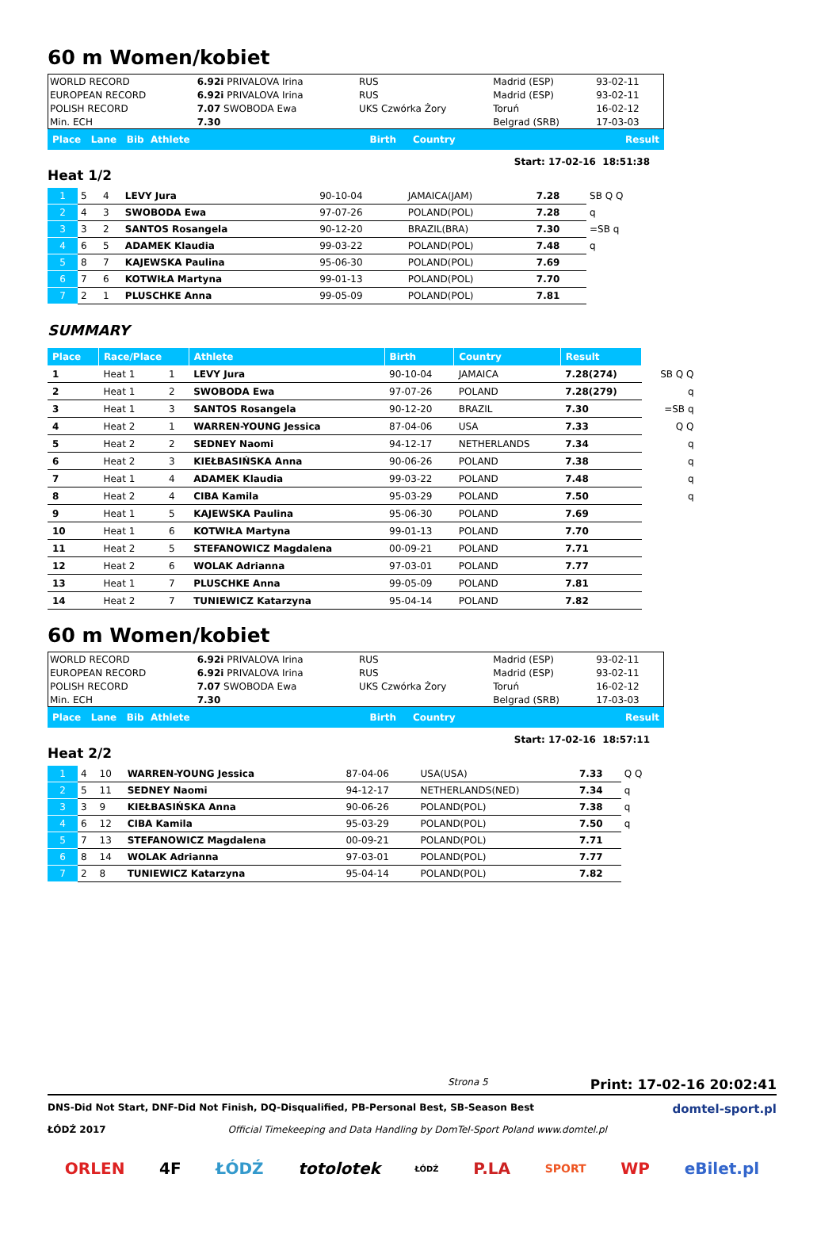60 m Women/kobiet
| WORLD RECORD | 6.92i PRIVALOVA Irina | RUS | Madrid (ESP) | 93-02-11 |
| EUROPEAN RECORD | 6.92i PRIVALOVA Irina | RUS | Madrid (ESP) | 93-02-11 |
| POLISH RECORD | 7.07 SWOBODA Ewa | UKS Czwórka Żory | Toruń | 16-02-12 |
| Min. ECH | 7.30 | | Belgrad (SRB) | 17-03-03 |
| Place Lane Bib Athlete | Birth Country | Result |
Start: 17-02-16 18:51:38
Heat 1/2
| 1 | 5 | 4 | LEVY Jura | 90-10-04 | JAMAICA(JAM) | 7.28 | SB Q Q |
| 2 | 4 | 3 | SWOBODA Ewa | 97-07-26 | POLAND(POL) | 7.28 | q |
| 3 | 3 | 2 | SANTOS Rosangela | 90-12-20 | BRAZIL(BRA) | 7.30 | =SB q |
| 4 | 6 | 5 | ADAMEK Klaudia | 99-03-22 | POLAND(POL) | 7.48 | q |
| 5 | 8 | 7 | KAJEWSKA Paulina | 95-06-30 | POLAND(POL) | 7.69 | |
| 6 | 7 | 6 | KOTWIŁA Martyna | 99-01-13 | POLAND(POL) | 7.70 | |
| 7 | 2 | 1 | PLUSCHKE Anna | 99-05-09 | POLAND(POL) | 7.81 | |
SUMMARY
| Place | Race/Place | | Athlete | Birth | Country | Result | |
| --- | --- | --- | --- | --- | --- | --- | --- |
| 1 | Heat 1 | 1 | LEVY Jura | 90-10-04 | JAMAICA | 7.28(274) | SB Q Q |
| 2 | Heat 1 | 2 | SWOBODA Ewa | 97-07-26 | POLAND | 7.28(279) | q |
| 3 | Heat 1 | 3 | SANTOS Rosangela | 90-12-20 | BRAZIL | 7.30 | =SB q |
| 4 | Heat 2 | 1 | WARREN-YOUNG Jessica | 87-04-06 | USA | 7.33 | Q Q |
| 5 | Heat 2 | 2 | SEDNEY Naomi | 94-12-17 | NETHERLANDS | 7.34 | q |
| 6 | Heat 2 | 3 | KIEŁBASIŃSKA Anna | 90-06-26 | POLAND | 7.38 | q |
| 7 | Heat 1 | 4 | ADAMEK Klaudia | 99-03-22 | POLAND | 7.48 | q |
| 8 | Heat 2 | 4 | CIBA Kamila | 95-03-29 | POLAND | 7.50 | q |
| 9 | Heat 1 | 5 | KAJEWSKA Paulina | 95-06-30 | POLAND | 7.69 | |
| 10 | Heat 1 | 6 | KOTWIŁA Martyna | 99-01-13 | POLAND | 7.70 | |
| 11 | Heat 2 | 5 | STEFANOWICZ Magdalena | 00-09-21 | POLAND | 7.71 | |
| 12 | Heat 2 | 6 | WOLAK Adrianna | 97-03-01 | POLAND | 7.77 | |
| 13 | Heat 1 | 7 | PLUSCHKE Anna | 99-05-09 | POLAND | 7.81 | |
| 14 | Heat 2 | 7 | TUNIEWICZ Katarzyna | 95-04-14 | POLAND | 7.82 | |
60 m Women/kobiet
| WORLD RECORD | 6.92i PRIVALOVA Irina | RUS | Madrid (ESP) | 93-02-11 |
| EUROPEAN RECORD | 6.92i PRIVALOVA Irina | RUS | Madrid (ESP) | 93-02-11 |
| POLISH RECORD | 7.07 SWOBODA Ewa | UKS Czwórka Żory | Toruń | 16-02-12 |
| Min. ECH | 7.30 | | Belgrad (SRB) | 17-03-03 |
| Place Lane Bib Athlete | Birth Country | Result |
Start: 17-02-16 18:57:11
Heat 2/2
| 1 | 4 | 10 | WARREN-YOUNG Jessica | 87-04-06 | USA(USA) | 7.33 | Q Q |
| 2 | 5 | 11 | SEDNEY Naomi | 94-12-17 | NETHERLANDS(NED) | 7.34 | q |
| 3 | 3 | 9 | KIEŁBASIŃSKA Anna | 90-06-26 | POLAND(POL) | 7.38 | q |
| 4 | 6 | 12 | CIBA Kamila | 95-03-29 | POLAND(POL) | 7.50 | q |
| 5 | 7 | 13 | STEFANOWICZ Magdalena | 00-09-21 | POLAND(POL) | 7.71 | |
| 6 | 8 | 14 | WOLAK Adrianna | 97-03-01 | POLAND(POL) | 7.77 | |
| 7 | 2 | 8 | TUNIEWICZ Katarzyna | 95-04-14 | POLAND(POL) | 7.82 | |
Strona 5 Print: 17-02-16 20:02:41
DNS-Did Not Start, DNF-Did Not Finish, DQ-Disqualified, PB-Personal Best, SB-Season Best
ŁÓDŹ 2017 Official Timekeeping and Data Handling by DomTel-Sport Poland www.domtel.pl
domtel-sport.pl
ORLEN 4F ŁÓDŹ totolotek ŁÓDŹ P.LA SPORT WP eBilet.pl